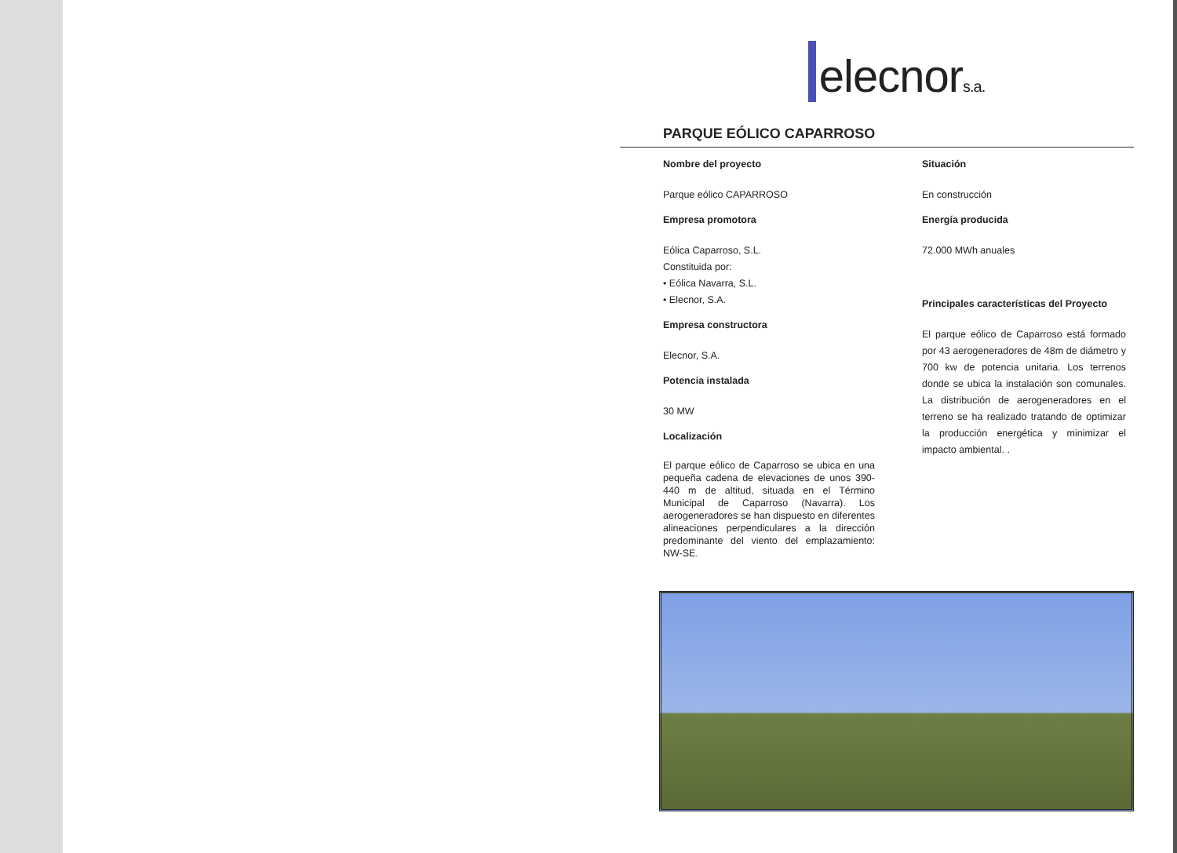elecnors.a.
PARQUE EÓLICO CAPARROSO
Nombre del proyecto
Parque eólico CAPARROSO
Empresa promotora
Eólica Caparroso, S.L.
Constituida por:
• Eólica Navarra, S.L.
• Elecnor, S.A.
Empresa constructora
Elecnor, S.A.
Potencia instalada
30 MW
Localización
El parque eólico de Caparroso se ubica en una pequeña cadena de elevaciones de unos 390-440 m de altitud, situada en el Término Municipal de Caparroso (Navarra). Los aerogeneradores se han dispuesto en diferentes alineaciones perpendiculares a la dirección predominante del viento del emplazamiento: NW-SE.
Situación
En construcción
Energía producida
72.000 MWh anuales
Principales características del Proyecto
El parque eólico de Caparroso está formado por 43 aerogeneradores de 48m de diámetro y 700 kw de potencia unitaria. Los terrenos donde se ubica la instalación son comunales. La distribución de aerogeneradores en el terreno se ha realizado tratando de optimizar la producción energética y minimizar el impacto ambiental. .